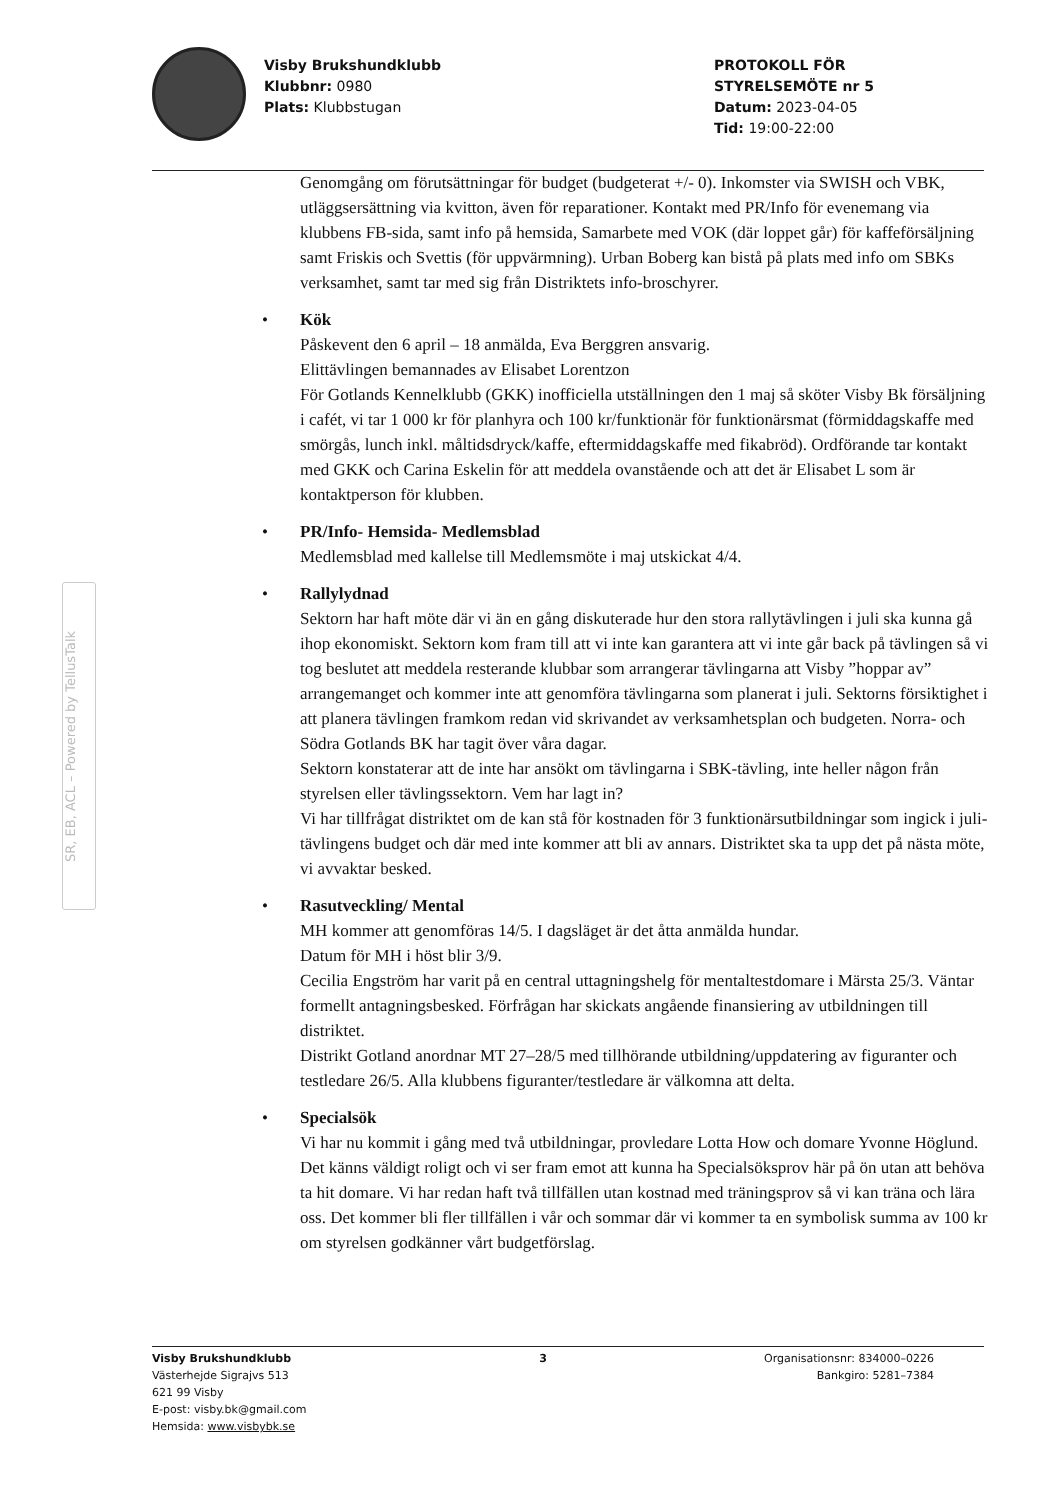Visby Brukshundklubb
Klubbnr: 0980
Plats: Klubbstugan
PROTOKOLL FÖR
STYRELSEMÖTE nr 5
Datum: 2023-04-05
Tid: 19:00-22:00
SR, EB, ACL – Powered by TellusTalk
Genomgång om förutsättningar för budget (budgeterat +/- 0). Inkomster via SWISH och VBK, utläggsersättning via kvitton, även för reparationer. Kontakt med PR/Info för evenemang via klubbens FB-sida, samt info på hemsida, Samarbete med VOK (där loppet går) för kaffeförsäljning samt Friskis och Svettis (för uppvärmning). Urban Boberg kan bistå på plats med info om SBKs verksamhet, samt tar med sig från Distriktets info-broschyrer.
• Kök
Påskevent den 6 april – 18 anmälda, Eva Berggren ansvarig.
Elittävlingen bemannades av Elisabet Lorentzon
För Gotlands Kennelklubb (GKK) inofficiella utställningen den 1 maj så sköter Visby Bk försäljning i cafét, vi tar 1 000 kr för planhyra och 100 kr/funktionär för funktionärsmat (förmiddagskaffe med smörgås, lunch inkl. måltidsdryck/kaffe, eftermiddagskaffe med fikabröd). Ordförande tar kontakt med GKK och Carina Eskelin för att meddela ovanstående och att det är Elisabet L som är kontaktperson för klubben.
• PR/Info- Hemsida- Medlemsblad
Medlemsblad med kallelse till Medlemsmöte i maj utskickat 4/4.
• Rallylydnad
Sektorn har haft möte där vi än en gång diskuterade hur den stora rallytävlingen i juli ska kunna gå ihop ekonomiskt. Sektorn kom fram till att vi inte kan garantera att vi inte går back på tävlingen så vi tog beslutet att meddela resterande klubbar som arrangerar tävlingarna att Visby ”hoppar av” arrangemanget och kommer inte att genomföra tävlingarna som planerat i juli. Sektorns försiktighet i att planera tävlingen framkom redan vid skrivandet av verksamhetsplan och budgeten. Norra- och Södra Gotlands BK har tagit över våra dagar.
Sektorn konstaterar att de inte har ansökt om tävlingarna i SBK-tävling, inte heller någon från styrelsen eller tävlingssektorn. Vem har lagt in?
Vi har tillfrågat distriktet om de kan stå för kostnaden för 3 funktionärsutbildningar som ingick i juli-tävlingens budget och där med inte kommer att bli av annars. Distriktet ska ta upp det på nästa möte, vi avvaktar besked.
• Rasutveckling/ Mental
MH kommer att genomföras 14/5. I dagsläget är det åtta anmälda hundar.
Datum för MH i höst blir 3/9.
Cecilia Engström har varit på en central uttagningshelg för mentaltestdomare i Märsta 25/3. Väntar formellt antagningsbesked. Förfrågan har skickats angående finansiering av utbildningen till distriktet.
Distrikt Gotland anordnar MT 27–28/5 med tillhörande utbildning/uppdatering av figuranter och testledare 26/5. Alla klubbens figuranter/testledare är välkomna att delta.
• Specialsök
Vi har nu kommit i gång med två utbildningar, provledare Lotta How och domare Yvonne Höglund. Det känns väldigt roligt och vi ser fram emot att kunna ha Specialsöksprov här på ön utan att behöva ta hit domare. Vi har redan haft två tillfällen utan kostnad med träningsprov så vi kan träna och lära oss. Det kommer bli fler tillfällen i vår och sommar där vi kommer ta en symbolisk summa av 100 kr om styrelsen godkänner vårt budgetförslag.
Visby Brukshundklubb
Västerhejde Sigrajvs 513
621 99 Visby
E-post: visby.bk@gmail.com
Hemsida: www.visbybk.se
3 Organisationsnr: 834000–0226
Bankgiro: 5281–7384